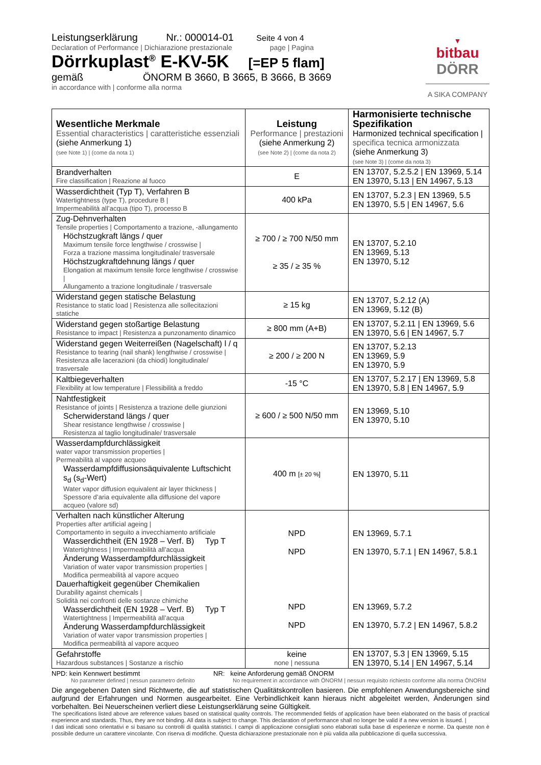Leistungserklärung Nr.: 000014-01 Seite 4 von 4
Declaration of Performance | Dichiarazione prestazionale page | Pagina
Dörrkuplast<sup>®</sup> E-KV-5K [=EP 5 flam]
gemäß ÖNORM B 3660, B 3665, B 3666, B 3669
in accordance with | conforme alla norma
▼
bitbau
DÖRR
A SIKA COMPANY
| Wesentliche Merkmale Essential characteristics / caratteristiche essenziali (siehe Anmerkung 1) (see Note 1) / (come da nota 1) | Leistung Performance / prestazioni (siehe Anmerkung 2) (see Note 2) / (come da nota 2) | Harmonisierte technische Spezifikation Harmonized technical specification / specifica tecnica armonizzata (siehe Anmerkung 3) (see Note 3) / (come da nota 3) |
| Brandverhalten Fire classification / Reazione al fuoco | E | EN 13707, 5.2.5.2 / EN 13969, 5.14 EN 13970, 5.13 / EN 14967, 5.13 |
| Wasserdichtheit (Typ T), Verfahren B Watertightness (type T), procedure B / Impermeabilità all’acqua (tipo T), processo B | 400 kPa | EN 13707, 5.2.3 / EN 13969, 5.5 EN 13970, 5.5 / EN 14967, 5.6 |
| Zug-Dehnverhalten Tensile properties / Comportamento a trazione, -allungamento Höchstzugkraft längs / quer Maximum tensile force lengthwise / crosswise / Forza a trazione massima longitudinale/ trasversale Höchstzugkraftdehnung längs / quer Elongation at maximum tensile force lengthwise / crosswise / Allungamento a trazione longitudinale / trasversale | ≥ 700 / ≥ 700 N/50 mm ≥ 35 / ≥ 35 % | EN 13707, 5.2.10 EN 13969, 5.13 EN 13970, 5.12 |
| Widerstand gegen statische Belastung Resistance to static load / Resistenza alle sollecitazioni statiche | ≥ 15 kg | EN 13707, 5.2.12 (A) EN 13969, 5.12 (B) |
| Widerstand gegen stoßartige Belastung Resistance to impact / Resistenza a punzonamento dinamico | ≥ 800 mm (A+B) | EN 13707, 5.2.11 / EN 13969, 5.6 EN 13970, 5.6 / EN 14967, 5.7 |
| Widerstand gegen Weiterreißen (Nagelschaft) l / q Resistance to tearing (nail shank) lengthwise / crosswise / Resistenza alle lacerazioni (da chiodi) longitudinale/ trasversale | ≥ 200 / ≥ 200 N | EN 13707, 5.2.13 EN 13969, 5.9 EN 13970, 5.9 |
| Kaltbiegeverhalten Flexibility at low temperature / Flessibilità a freddo | -15 °C | EN 13707, 5.2.17 / EN 13969, 5.8 EN 13970, 5.8 / EN 14967, 5.9 |
| Nahtfestigkeit Resistance of joints / Resistenza a trazione delle giunzioni Scherwiderstand längs / quer Shear resistance lengthwise / crosswise / Resistenza al taglio longitudinale/ trasversale | ≥ 600 / ≥ 500 N/50 mm | EN 13969, 5.10 EN 13970, 5.10 |
| Wasserdampfdurchlässigkeit water vapor transmission properties / Permeabilità al vapore acqueo Wasserdampfdiffusionsäquivalente Luftschicht s<sub>d</sub> (s<sub>d</sub>-Wert) Water vapor diffusion equivalent air layer thickness / Spessore d’aria equivalente alla diffusione del vapore acqueo (valore sd) | 400 m [± 20 %] | EN 13970, 5.11 |
| Verhalten nach künstlicher Alterung Properties after artificial ageing / Comportamento in seguito a invecchiamento artificiale Wasserdichtheit (EN 1928 – Verf. B) Typ T Watertightness / Impermeabilità all’acqua Änderung Wasserdampfdurchlässigkeit Variation of water vapor transmission properties / Modifica permeabilità al vapore acqueo Dauerhaftigkeit gegenüber Chemikalien Durability against chemicals / Solidità nei confronti delle sostanze chimiche Wasserdichtheit (EN 1928 – Verf. B) Typ T Watertightness / Impermeabilità all’acqua Änderung Wasserdampfdurchlässigkeit Variation of water vapor transmission properties / Modifica permeabilità al vapore acqueo | NPD NPD NPD NPD | EN 13969, 5.7.1 EN 13970, 5.7.1 / EN 14967, 5.8.1 EN 13969, 5.7.2 EN 13970, 5.7.2 / EN 14967, 5.8.2 |
| Gefahrstoffe Hazardous substances / Sostanze a rischio | keine none / nessuna | EN 13707, 5.3 / EN 13969, 5.15 EN 13970, 5.14 / EN 14967, 5.14 |
NPD: kein Kennwert bestimmt
No parameter defined | nessun parametro definito
NR: keine Anforderung gemäß ÖNORM
No requirement in accordance with ÖNORM | nessun requisito richiesto conforme alla norma ÖNORM
Die angegebenen Daten sind Richtwerte, die auf statistischen Qualitätskontrollen basieren. Die empfohlenen Anwendungsbereiche sind aufgrund der Erfahrungen und Normen ausgearbeitet. Eine Verbindlichkeit kann hieraus nicht abgeleitet werden, Änderungen sind vorbehalten. Bei Neuerscheinen verliert diese Leistungserklärung seine Gültigkeit.
The specifications listed above are reference values based on statistical quality controls. The recommended fields of application have been elaborated on the basis of practical experience and standards. Thus, they are not binding. All data is subject to change. This declaration of performance shall no longer be valid if a new version is issued. |
I dati indicati sono orientativi e si basano su controlli di qualità statistici. I campi di applicazione consigliati sono elaborati sulla base di esperienze e norme. Da queste non è possibile dedurre un carattere vincolante. Con riserva di modifiche. Questa dichiarazione prestazionale non è più valida alla pubblicazione di quella successiva.